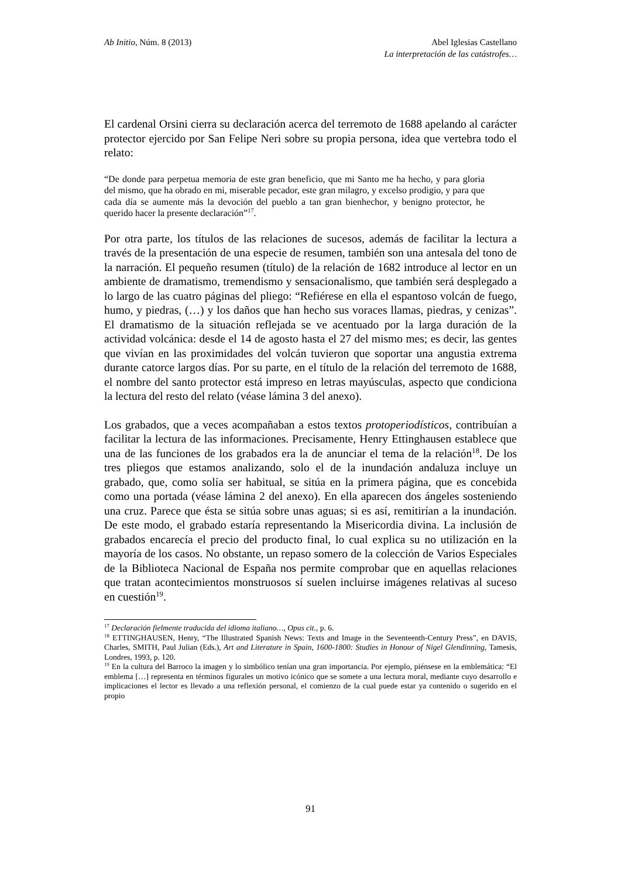Ab Initio, Núm. 8 (2013) Abel Iglesias Castellano
La interpretación de las catástrofes…
El cardenal Orsini cierra su declaración acerca del terremoto de 1688 apelando al carácter protector ejercido por San Felipe Neri sobre su propia persona, idea que vertebra todo el relato:
“De donde para perpetua memoria de este gran beneficio, que mi Santo me ha hecho, y para gloria del mismo, que ha obrado en mi, miserable pecador, este gran milagro, y excelso prodigio, y para que cada día se aumente más la devoción del pueblo a tan gran bienhechor, y benigno protector, he querido hacer la presente declaración”<sup>17</sup>.
Por otra parte, los títulos de las relaciones de sucesos, además de facilitar la lectura a través de la presentación de una especie de resumen, también son una antesala del tono de la narración. El pequeño resumen (título) de la relación de 1682 introduce al lector en un ambiente de dramatismo, tremendismo y sensacionalismo, que también será desplegado a lo largo de las cuatro páginas del pliego: “Refiérese en ella el espantoso volcán de fuego, humo, y piedras, (…) y los daños que han hecho sus voraces llamas, piedras, y cenizas”. El dramatismo de la situación reflejada se ve acentuado por la larga duración de la actividad volcánica: desde el 14 de agosto hasta el 27 del mismo mes; es decir, las gentes que vivían en las proximidades del volcán tuvieron que soportar una angustia extrema durante catorce largos días. Por su parte, en el título de la relación del terremoto de 1688, el nombre del santo protector está impreso en letras mayúsculas, aspecto que condiciona la lectura del resto del relato (véase lámina 3 del anexo).
Los grabados, que a veces acompañaban a estos textos protoperiodísticos, contribuían a facilitar la lectura de las informaciones. Precisamente, Henry Ettinghausen establece que una de las funciones de los grabados era la de anunciar el tema de la relación<sup>18</sup>. De los tres pliegos que estamos analizando, solo el de la inundación andaluza incluye un grabado, que, como solía ser habitual, se sitúa en la primera página, que es concebida como una portada (véase lámina 2 del anexo). En ella aparecen dos ángeles sosteniendo una cruz. Parece que ésta se sitúa sobre unas aguas; si es así, remitirían a la inundación. De este modo, el grabado estaría representando la Misericordia divina. La inclusión de grabados encarecía el precio del producto final, lo cual explica su no utilización en la mayoría de los casos. No obstante, un repaso somero de la colección de Varios Especiales de la Biblioteca Nacional de España nos permite comprobar que en aquellas relaciones que tratan acontecimientos monstruosos sí suelen incluirse imágenes relativas al suceso en cuestión<sup>19</sup>.
<sup>17</sup> Declaración fielmente traducida del idioma italiano…, Opus cit., p. 6.
<sup>18</sup> ETTINGHAUSEN, Henry, “The Illustrated Spanish News: Texts and Image in the Seventeenth-Century Press”, en DAVIS, Charles, SMITH, Paul Julian (Eds.), Art and Literature in Spain, 1600-1800: Studies in Honour of Nigel Glendinning, Tamesis, Londres, 1993, p. 120.
<sup>19</sup> En la cultura del Barroco la imagen y lo simbólico tenían una gran importancia. Por ejemplo, piénsese en la emblemática: “El emblema […] representa en términos figurales un motivo icónico que se somete a una lectura moral, mediante cuyo desarrollo e implicaciones el lector es llevado a una reflexión personal, el comienzo de la cual puede estar ya contenido o sugerido en el propio
91